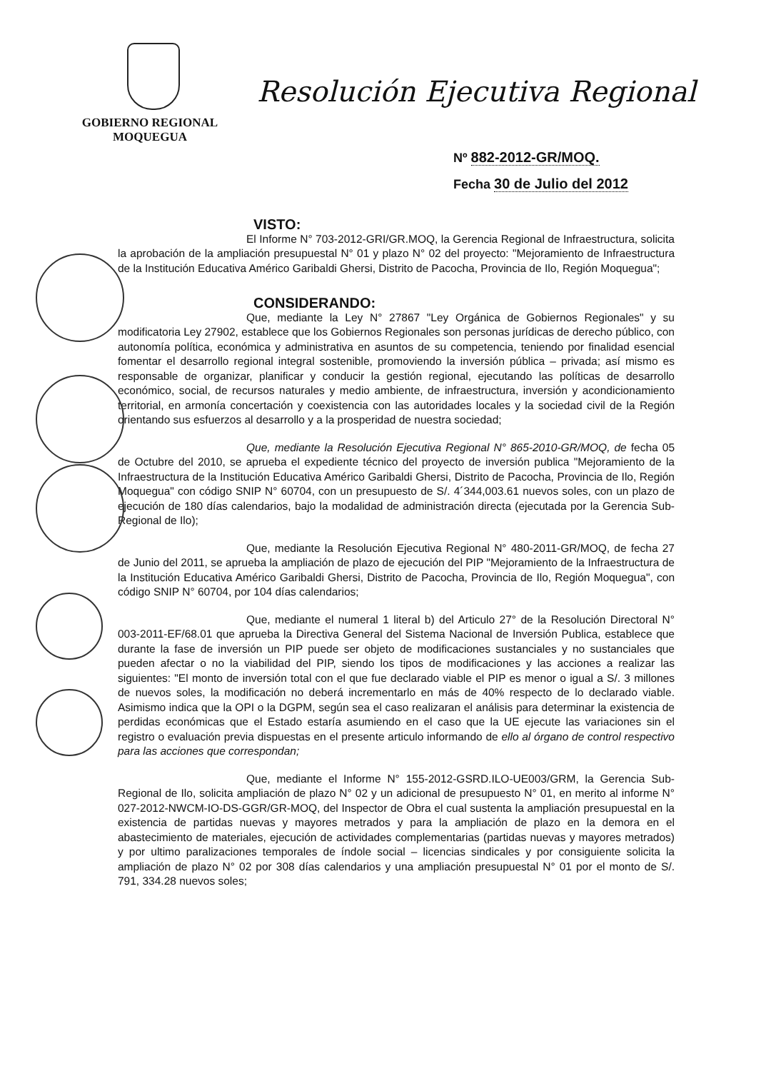GOBIERNO REGIONAL
MOQUEGUA
Resolución Ejecutiva Regional
Nº 882-2012-GR/MOQ.
Fecha 30 de Julio del 2012
VISTO:
El Informe N° 703-2012-GRI/GR.MOQ, la Gerencia Regional de Infraestructura, solicita la aprobación de la ampliación presupuestal N° 01 y plazo N° 02 del proyecto: "Mejoramiento de Infraestructura de la Institución Educativa Américo Garibaldi Ghersi, Distrito de Pacocha, Provincia de Ilo, Región Moquegua";
CONSIDERANDO:
Que, mediante la Ley N° 27867 "Ley Orgánica de Gobiernos Regionales" y su modificatoria Ley 27902, establece que los Gobiernos Regionales son personas jurídicas de derecho público, con autonomía política, económica y administrativa en asuntos de su competencia, teniendo por finalidad esencial fomentar el desarrollo regional integral sostenible, promoviendo la inversión pública – privada; así mismo es responsable de organizar, planificar y conducir la gestión regional, ejecutando las políticas de desarrollo económico, social, de recursos naturales y medio ambiente, de infraestructura, inversión y acondicionamiento territorial, en armonía concertación y coexistencia con las autoridades locales y la sociedad civil de la Región orientando sus esfuerzos al desarrollo y a la prosperidad de nuestra sociedad;
Que, mediante la Resolución Ejecutiva Regional N° 865-2010-GR/MOQ, de fecha 05 de Octubre del 2010, se aprueba el expediente técnico del proyecto de inversión publica "Mejoramiento de la Infraestructura de la Institución Educativa Américo Garibaldi Ghersi, Distrito de Pacocha, Provincia de Ilo, Región Moquegua" con código SNIP N° 60704, con un presupuesto de S/. 4´344,003.61 nuevos soles, con un plazo de ejecución de 180 días calendarios, bajo la modalidad de administración directa (ejecutada por la Gerencia Sub-Regional de Ilo);
Que, mediante la Resolución Ejecutiva Regional N° 480-2011-GR/MOQ, de fecha 27 de Junio del 2011, se aprueba la ampliación de plazo de ejecución del PIP "Mejoramiento de la Infraestructura de la Institución Educativa Américo Garibaldi Ghersi, Distrito de Pacocha, Provincia de Ilo, Región Moquegua", con código SNIP N° 60704, por 104 días calendarios;
Que, mediante el numeral 1 literal b) del Articulo 27° de la Resolución Directoral N° 003-2011-EF/68.01 que aprueba la Directiva General del Sistema Nacional de Inversión Publica, establece que durante la fase de inversión un PIP puede ser objeto de modificaciones sustanciales y no sustanciales que pueden afectar o no la viabilidad del PIP, siendo los tipos de modificaciones y las acciones a realizar las siguientes: "El monto de inversión total con el que fue declarado viable el PIP es menor o igual a S/. 3 millones de nuevos soles, la modificación no deberá incrementarlo en más de 40% respecto de lo declarado viable. Asimismo indica que la OPI o la DGPM, según sea el caso realizaran el análisis para determinar la existencia de perdidas económicas que el Estado estaría asumiendo en el caso que la UE ejecute las variaciones sin el registro o evaluación previa dispuestas en el presente articulo informando de ello al órgano de control respectivo para las acciones que correspondan;
Que, mediante el Informe N° 155-2012-GSRD.ILO-UE003/GRM, la Gerencia Sub-Regional de Ilo, solicita ampliación de plazo N° 02 y un adicional de presupuesto N° 01, en merito al informe N° 027-2012-NWCM-IO-DS-GGR/GR-MOQ, del Inspector de Obra el cual sustenta la ampliación presupuestal en la existencia de partidas nuevas y mayores metrados y para la ampliación de plazo en la demora en el abastecimiento de materiales, ejecución de actividades complementarias (partidas nuevas y mayores metrados) y por ultimo paralizaciones temporales de índole social – licencias sindicales y por consiguiente solicita la ampliación de plazo N° 02 por 308 días calendarios y una ampliación presupuestal N° 01 por el monto de S/. 791, 334.28 nuevos soles;